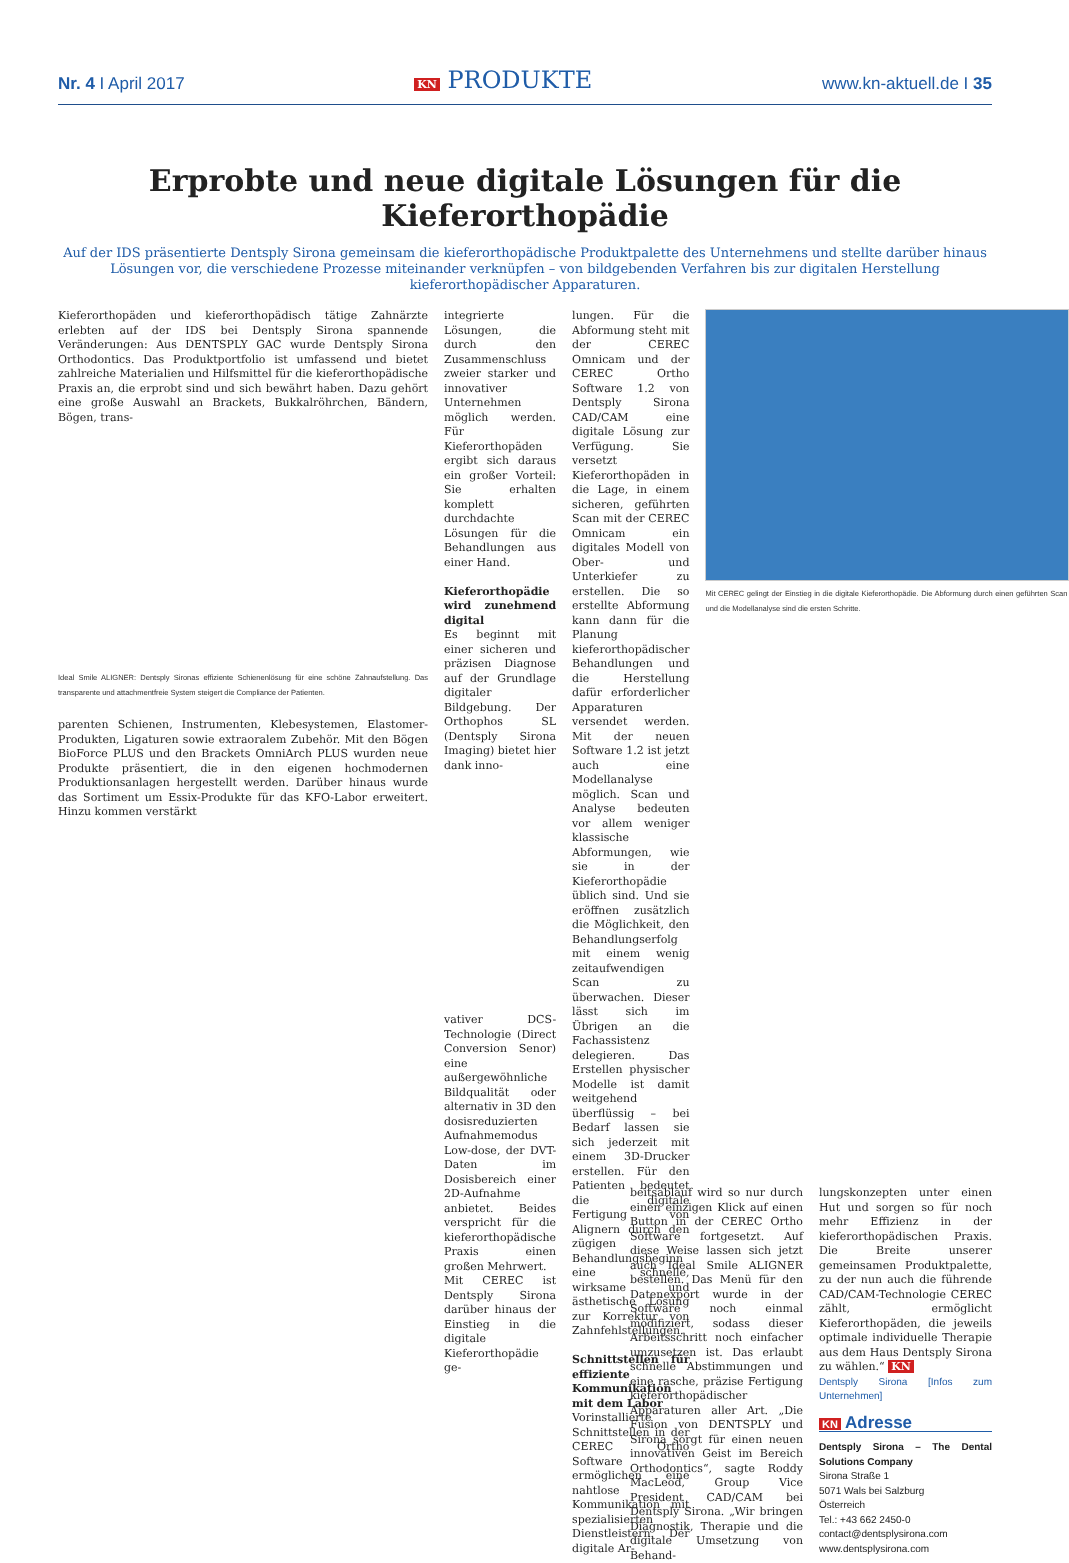Nr. 4 I April 2017 KN PRODUKTE www.kn-aktuell.de I 35
Erprobte und neue digitale Lösungen für die Kieferorthopädie
Auf der IDS präsentierte Dentsply Sirona gemeinsam die kieferorthopädische Produktpalette des Unternehmens und stellte darüber hinaus Lösungen vor, die verschiedene Prozesse miteinander verknüpfen – von bildgebenden Verfahren bis zur digitalen Herstellung kieferorthopädischer Apparaturen.
Kieferorthopäden und kieferorthopädisch tätige Zahnärzte erlebten auf der IDS bei Dentsply Sirona spannende Veränderungen: Aus DENTSPLY GAC wurde Dentsply Sirona Orthodontics. Das Produktportfolio ist umfassend und bietet zahlreiche Materialien und Hilfsmittel für die kieferorthopädische Praxis an, die erprobt sind und sich bewährt haben. Dazu gehört eine große Auswahl an Brackets, Bukkalröhrchen, Bändern, Bögen, trans-
Ideal Smile ALIGNER: Dentsply Sironas effiziente Schienenlösung für eine schöne Zahnaufstellung. Das transparente und attachmentfreie System steigert die Compliance der Patienten.
parenten Schienen, Instrumenten, Klebesystemen, Elastomer-Produkten, Ligaturen sowie extraoralem Zubehör. Mit den Bögen BioForce PLUS und den Brackets OmniArch PLUS wurden neue Produkte präsentiert, die in den eigenen hochmodernen Produktionsanlagen hergestellt werden. Darüber hinaus wurde das Sortiment um Essix-Produkte für das KFO-Labor erweitert. Hinzu kommen verstärkt
integrierte Lösungen, die durch den Zusammenschluss zweier starker und innovativer Unternehmen möglich werden. Für Kieferorthopäden ergibt sich daraus ein großer Vorteil: Sie erhalten komplett durchdachte Lösungen für die Behandlungen aus einer Hand.
Kieferorthopädie wird zunehmend digital
Es beginnt mit einer sicheren und präzisen Diagnose auf der Grundlage digitaler Bildgebung. Der Orthophos SL (Dentsply Sirona Imaging) bietet hier dank inno-
vativer DCS-Technologie (Direct Conversion Senor) eine außergewöhnliche Bildqualität oder alternativ in 3D den dosisreduzierten Aufnahmemodus Low-dose, der DVT-Daten im Dosisbereich einer 2D-Aufnahme anbietet. Beides verspricht für die kieferorthopädische Praxis einen großen Mehrwert.
Mit CEREC ist Dentsply Sirona darüber hinaus der Einstieg in die digitale Kieferorthopädie ge-
lungen. Für die Abformung steht mit der CEREC Omnicam und der CEREC Ortho Software 1.2 von Dentsply Sirona CAD/CAM eine digitale Lösung zur Verfügung. Sie versetzt Kieferorthopäden in die Lage, in einem sicheren, geführten Scan mit der CEREC Omnicam ein digitales Modell von Ober- und Unterkiefer zu erstellen. Die so erstellte Abformung kann dann für die Planung kieferorthopädischer Behandlungen und die Herstellung dafür erforderlicher Apparaturen versendet werden. Mit der neuen Software 1.2 ist jetzt auch eine Modellanalyse möglich. Scan und Analyse bedeuten vor allem weniger klassische Abformungen, wie sie in der Kieferorthopädie üblich sind. Und sie eröffnen zusätzlich die Möglichkeit, den Behandlungserfolg mit einem wenig zeitaufwendigen Scan zu überwachen. Dieser lässt sich im Übrigen an die Fachassistenz delegieren. Das Erstellen physischer Modelle ist damit weitgehend überflüssig – bei Bedarf lassen sie sich jederzeit mit einem 3D-Drucker erstellen. Für den Patienten bedeutet die digitale Fertigung von Alignern durch den zügigen Behandlungsbeginn eine schnelle, wirksame und ästhetische Lösung zur Korrektur von Zahnfehlstellungen.
Schnittstellen für effiziente Kommunikation mit dem Labor
Vorinstallierte Schnittstellen in der CEREC Ortho Software ermöglichen eine nahtlose Kommunikation mit spezialisierten Dienstleistern. Der digitale Ar-
Mit CEREC gelingt der Einstieg in die digitale Kieferorthopädie. Die Abformung durch einen geführten Scan und die Modellanalyse sind die ersten Schritte.
beitsablauf wird so nur durch einen einzigen Klick auf einen Button in der CEREC Ortho Software fortgesetzt. Auf diese Weise lassen sich jetzt auch Ideal Smile ALIGNER bestellen. Das Menü für den Datenexport wurde in der Software noch einmal modifiziert, sodass dieser Arbeitsschritt noch einfacher umzusetzen ist. Das erlaubt schnelle Abstimmungen und eine rasche, präzise Fertigung kieferorthopädischer Apparaturen aller Art. „Die Fusion von DENTSPLY und Sirona sorgt für einen neuen innovativen Geist im Bereich Orthodontics“, sagte Roddy MacLeod, Group Vice President CAD/CAM bei Dentsply Sirona. „Wir bringen Diagnostik, Therapie und die digitale Umsetzung von Behand-
lungskonzepten unter einen Hut und sorgen so für noch mehr Effizienz in der kieferorthopädischen Praxis. Die Breite unserer gemeinsamen Produktpalette, zu der nun auch die führende CAD/CAM-Technologie CEREC zählt, ermöglicht Kieferorthopäden, die jeweils optimale individuelle Therapie aus dem Haus Dentsply Sirona zu wählen.“ KN
Dentsply Sirona [Infos zum Unternehmen]
KN Adresse
Dentsply Sirona – The Dental Solutions Company
Sirona Straße 1
5071 Wals bei Salzburg
Österreich
Tel.: +43 662 2450-0
contact@dentsplysirona.com
www.dentsplysirona.com